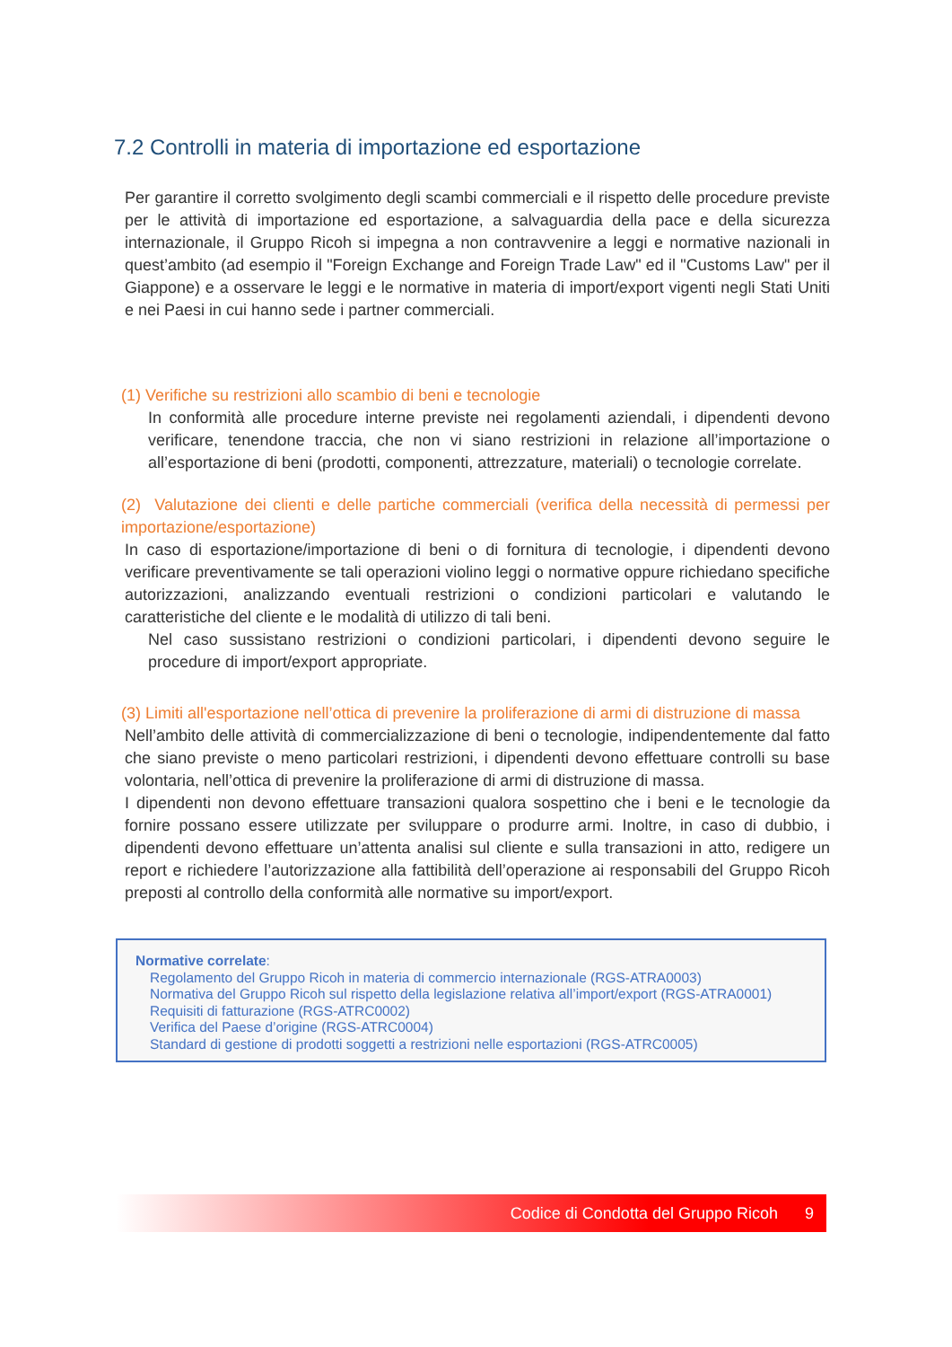7.2 Controlli in materia di importazione ed esportazione
Per garantire il corretto svolgimento degli scambi commerciali e il rispetto delle procedure previste per le attività di importazione ed esportazione, a salvaguardia della pace e della sicurezza internazionale, il Gruppo Ricoh si impegna a non contravvenire a leggi e normative nazionali in quest’ambito (ad esempio il "Foreign Exchange and Foreign Trade Law" ed il "Customs Law" per il Giappone) e a osservare le leggi e le normative in materia di import/export vigenti negli Stati Uniti e nei Paesi in cui hanno sede i partner commerciali.
(1) Verifiche su restrizioni allo scambio di beni e tecnologie
In conformità alle procedure interne previste nei regolamenti aziendali, i dipendenti devono verificare, tenendone traccia, che non vi siano restrizioni in relazione all’importazione o all’esportazione di beni (prodotti, componenti, attrezzature, materiali) o tecnologie correlate.
(2) Valutazione dei clienti e delle partiche commerciali (verifica della necessità di permessi per importazione/esportazione)
In caso di esportazione/importazione di beni o di fornitura di tecnologie, i dipendenti devono verificare preventivamente se tali operazioni violino leggi o normative oppure richiedano specifiche autorizzazioni, analizzando eventuali restrizioni o condizioni particolari e valutando le caratteristiche del cliente e le modalità di utilizzo di tali beni.
Nel caso sussistano restrizioni o condizioni particolari, i dipendenti devono seguire le procedure di import/export appropriate.
(3) Limiti all'esportazione nell’ottica di prevenire la proliferazione di armi di distruzione di massa
Nell’ambito delle attività di commercializzazione di beni o tecnologie, indipendentemente dal fatto che siano previste o meno particolari restrizioni, i dipendenti devono effettuare controlli su base volontaria, nell’ottica di prevenire la proliferazione di armi di distruzione di massa.
I dipendenti non devono effettuare transazioni qualora sospettino che i beni e le tecnologie da fornire possano essere utilizzate per sviluppare o produrre armi. Inoltre, in caso di dubbio, i dipendenti devono effettuare un’attenta analisi sul cliente e sulla transazioni in atto, redigere un report e richiedere l’autorizzazione alla fattibilità dell’operazione ai responsabili del Gruppo Ricoh preposti al controllo della conformità alle normative su import/export.
Normative correlate:
Regolamento del Gruppo Ricoh in materia di commercio internazionale (RGS-ATRA0003)
Normativa del Gruppo Ricoh sul rispetto della legislazione relativa all’import/export (RGS-ATRA0001)
Requisiti di fatturazione (RGS-ATRC0002)
Verifica del Paese d’origine (RGS-ATRC0004)
Standard di gestione di prodotti soggetti a restrizioni nelle esportazioni (RGS-ATRC0005)
Codice di Condotta del Gruppo Ricoh 9